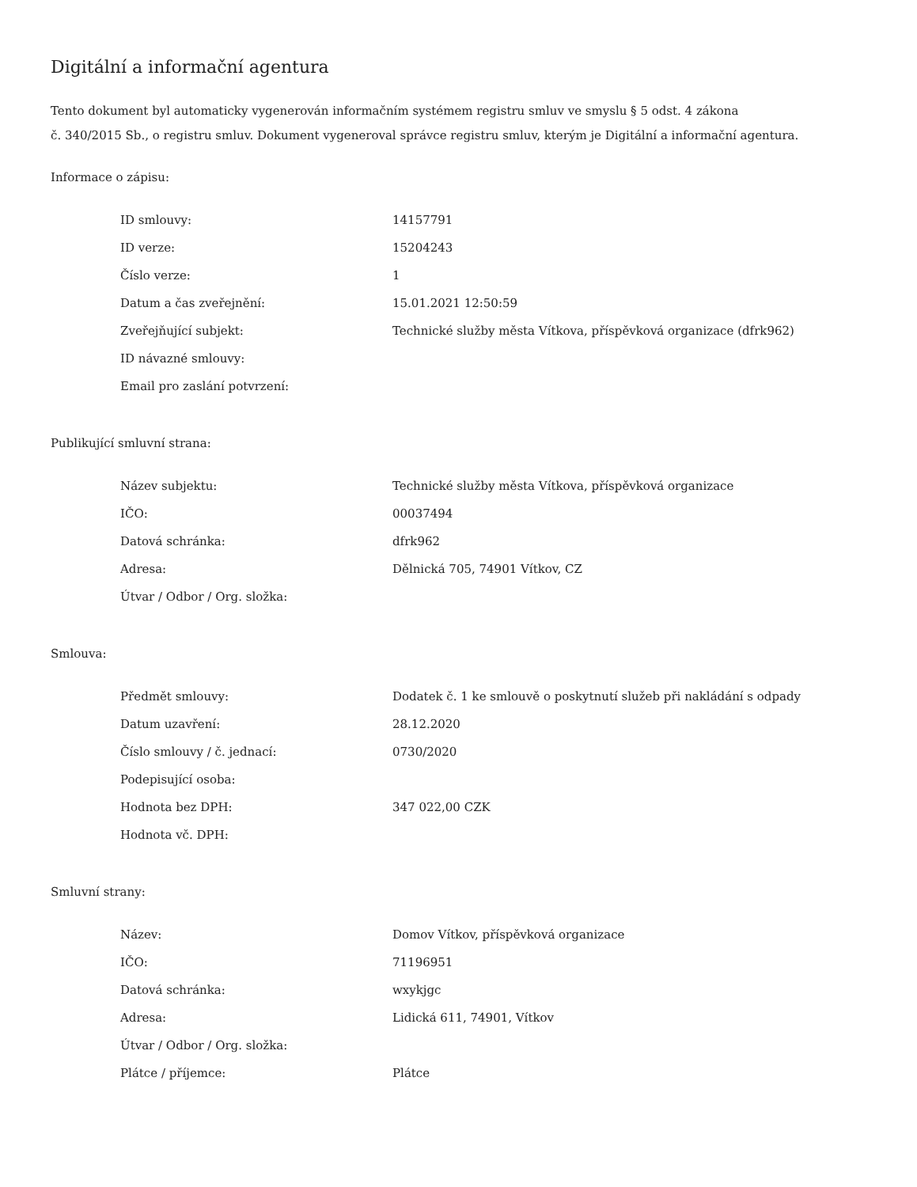Digitální a informační agentura
Tento dokument byl automaticky vygenerován informačním systémem registru smluv ve smyslu § 5 odst. 4 zákona
č. 340/2015 Sb., o registru smluv. Dokument vygeneroval správce registru smluv, kterým je Digitální a informační agentura.
Informace o zápisu:
| ID smlouvy: | 14157791 |
| ID verze: | 15204243 |
| Číslo verze: | 1 |
| Datum a čas zveřejnění: | 15.01.2021 12:50:59 |
| Zveřejňující subjekt: | Technické služby města Vítkova, příspěvková organizace (dfrk962) |
| ID návazné smlouvy: | |
| Email pro zaslání potvrzení: | |
Publikující smluvní strana:
| Název subjektu: | Technické služby města Vítkova, příspěvková organizace |
| IČO: | 00037494 |
| Datová schránka: | dfrk962 |
| Adresa: | Dělnická 705, 74901 Vítkov, CZ |
| Útvar / Odbor / Org. složka: | |
Smlouva:
| Předmět smlouvy: | Dodatek č. 1 ke smlouvě o poskytnutí služeb při nakládání s odpady |
| Datum uzavření: | 28.12.2020 |
| Číslo smlouvy / č. jednací: | 0730/2020 |
| Podepisující osoba: | |
| Hodnota bez DPH: | 347 022,00 CZK |
| Hodnota vč. DPH: | |
Smluvní strany:
| Název: | Domov Vítkov, příspěvková organizace |
| IČO: | 71196951 |
| Datová schránka: | wxykjgc |
| Adresa: | Lidická 611, 74901, Vítkov |
| Útvar / Odbor / Org. složka: | |
| Plátce / příjemce: | Plátce |